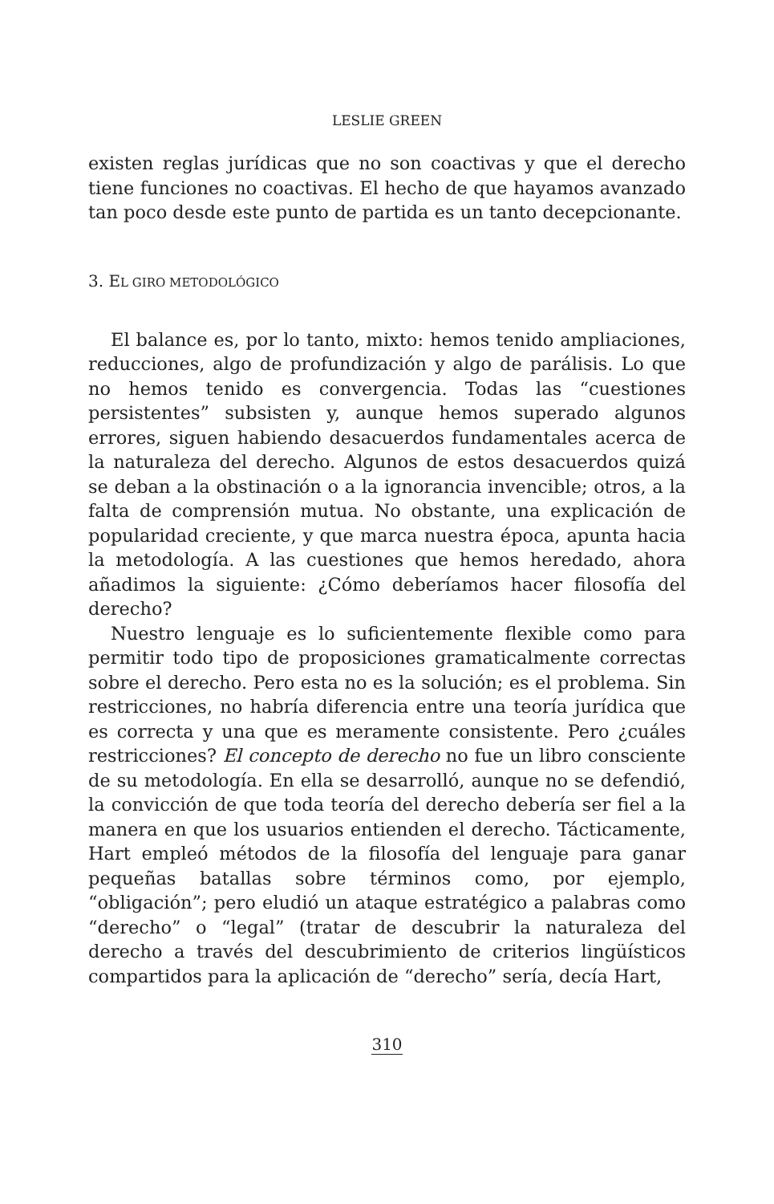LESLIE GREEN
existen reglas jurídicas que no son coactivas y que el derecho tiene funciones no coactivas. El hecho de que hayamos avanzado tan poco desde este punto de partida es un tanto decepcionante.
3. EL GIRO METODOLÓGICO
El balance es, por lo tanto, mixto: hemos tenido ampliaciones, reducciones, algo de profundización y algo de parálisis. Lo que no hemos tenido es convergencia. Todas las “cuestiones persistentes” subsisten y, aunque hemos superado algunos errores, siguen habiendo desacuerdos fundamentales acerca de la naturaleza del derecho. Algunos de estos desacuerdos quizá se deban a la obstinación o a la ignorancia invencible; otros, a la falta de comprensión mutua. No obstante, una explicación de popularidad creciente, y que marca nuestra época, apunta hacia la metodología. A las cuestiones que hemos heredado, ahora añadimos la siguiente: ¿Cómo deberíamos hacer filosofía del derecho?
Nuestro lenguaje es lo suficientemente flexible como para permitir todo tipo de proposiciones gramaticalmente correctas sobre el derecho. Pero esta no es la solución; es el problema. Sin restricciones, no habría diferencia entre una teoría jurídica que es correcta y una que es meramente consistente. Pero ¿cuáles restricciones? El concepto de derecho no fue un libro consciente de su metodología. En ella se desarrolló, aunque no se defendió, la convicción de que toda teoría del derecho debería ser fiel a la manera en que los usuarios entienden el derecho. Tácticamente, Hart empleó métodos de la filosofía del lenguaje para ganar pequeñas batallas sobre términos como, por ejemplo, “obligación”; pero eludió un ataque estratégico a palabras como “derecho” o “legal” (tratar de descubrir la naturaleza del derecho a través del descubrimiento de criterios lingüísticos compartidos para la aplicación de “derecho” sería, decía Hart,
310